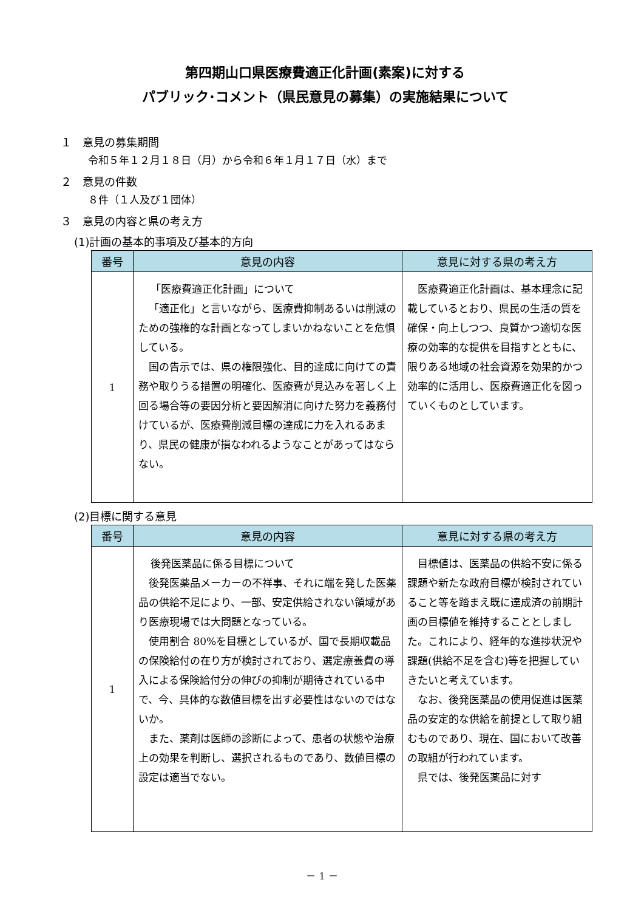第四期山口県医療費適正化計画(素案)に対する
パブリック･コメント（県民意見の募集）の実施結果について
１　意見の募集期間
令和５年１２月１８日（月）から令和６年１月１７日（水）まで
２　意見の件数
８件（１人及び１団体）
３　意見の内容と県の考え方
(1)計画の基本的事項及び基本的方向
| 番号 | 意見の内容 | 意見に対する県の考え方 |
| --- | --- | --- |
| 1 | 「医療費適正化計画」について 「適正化」と言いながら、医療費抑制あるいは削減のための強権的な計画となってしまいかねないことを危惧している。 国の告示では、県の権限強化、目的達成に向けての責務や取りうる措置の明確化、医療費が見込みを著しく上回る場合等の要因分析と要因解消に向けた努力を義務付けているが、医療費削減目標の達成に力を入れるあまり、県民の健康が損なわれるようなことがあってはならない。 | 医療費適正化計画は、基本理念に記載しているとおり、県民の生活の質を確保・向上しつつ、良質かつ適切な医療の効率的な提供を目指すとともに、限りある地域の社会資源を効果的かつ効率的に活用し、医療費適正化を図っていくものとしています。 |
(2)目標に関する意見
| 番号 | 意見の内容 | 意見に対する県の考え方 |
| --- | --- | --- |
| 1 | 後発医薬品に係る目標について 後発医薬品メーカーの不祥事、それに端を発した医薬品の供給不足により、一部、安定供給されない領域があり医療現場では大問題となっている。 使用割合 80%を目標としているが、国で長期収載品の保険給付の在り方が検討されており、選定療養費の導入による保険給付分の伸びの抑制が期待されている中で、今、具体的な数値目標を出す必要性はないのではないか。 また、薬剤は医師の診断によって、患者の状態や治療上の効果を判断し、選択されるものであり、数値目標の設定は適当でない。 | 目標値は、医薬品の供給不安に係る課題や新たな政府目標が検討されていること等を踏まえ既に達成済の前期計画の目標値を維持することとしました。これにより、経年的な進捗状況や課題(供給不足を含む)等を把握していきたいと考えています。 なお、後発医薬品の使用促進は医薬品の安定的な供給を前提として取り組むものであり、現在、国において改善の取組が行われています。 県では、後発医薬品に対す |
－ 1 －